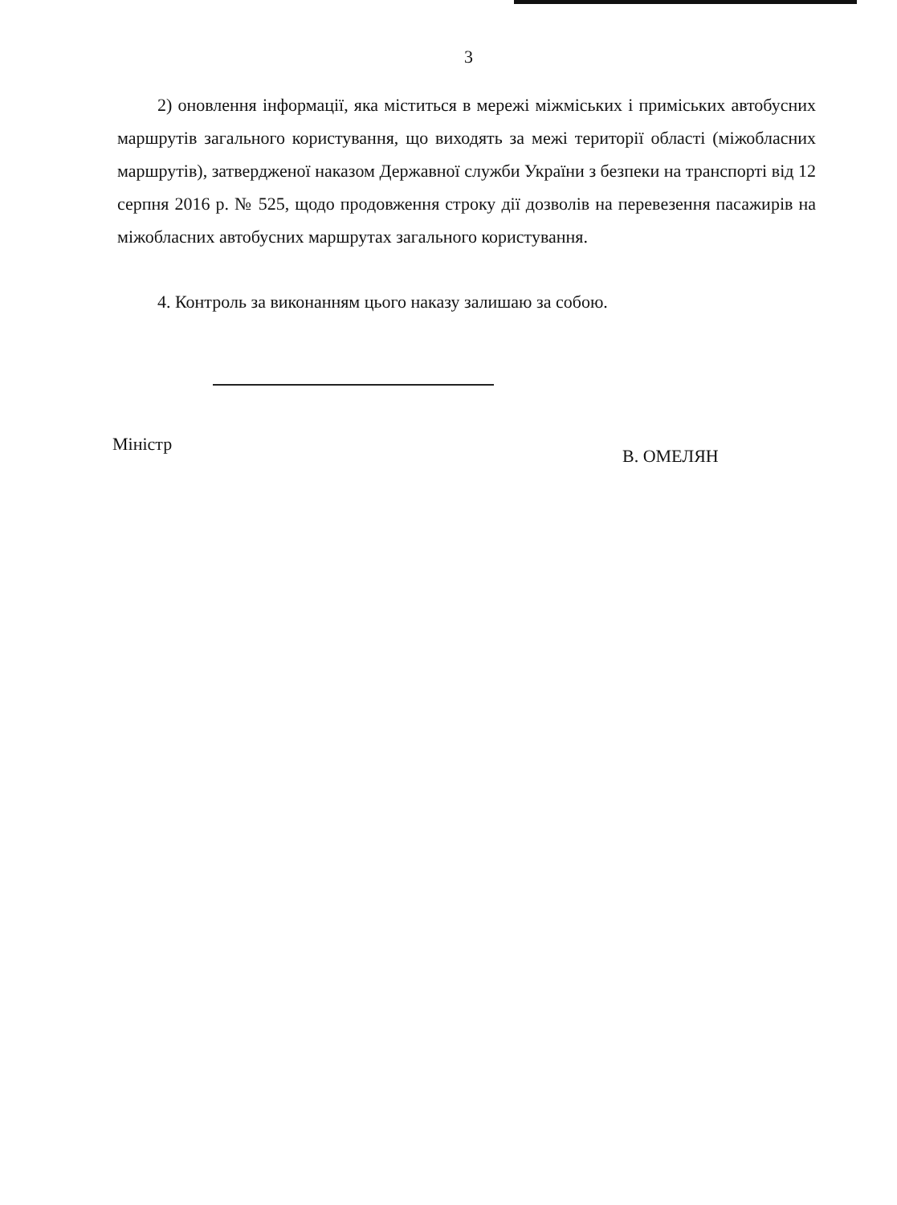3
2) оновлення інформації, яка міститься в мережі міжміських і приміських автобусних маршрутів загального користування, що виходять за межі території області (міжобласних маршрутів), затвердженої наказом Державної служби України з безпеки на транспорті від 12 серпня 2016 р. № 525, щодо продовження строку дії дозволів на перевезення пасажирів на міжобласних автобусних маршрутах загального користування.
4. Контроль за виконанням цього наказу залишаю за собою.
Міністр
В. ОМЕЛЯН